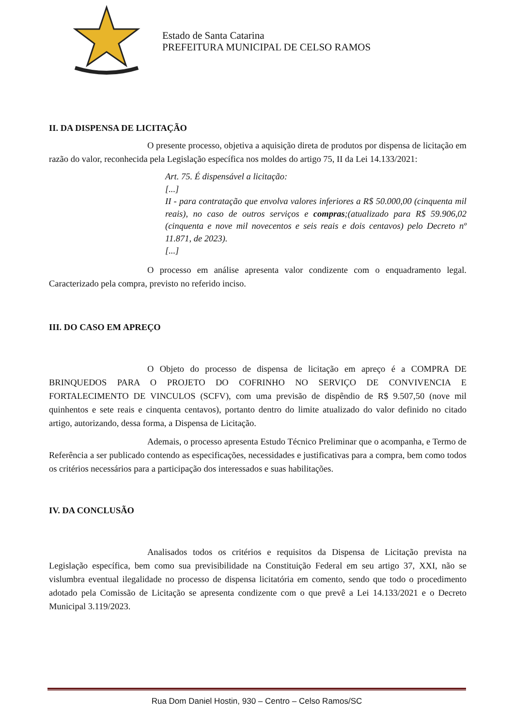Estado de Santa Catarina
PREFEITURA MUNICIPAL DE CELSO RAMOS
II. DA DISPENSA DE LICITAÇÃO
O presente processo, objetiva a aquisição direta de produtos por dispensa de licitação em razão do valor, reconhecida pela Legislação específica nos moldes do artigo 75, II da Lei 14.133/2021:
Art. 75. É dispensável a licitação:
[...]
II - para contratação que envolva valores inferiores a R$ 50.000,00 (cinquenta mil reais), no caso de outros serviços e compras;(atualizado para R$ 59.906,02 (cinquenta e nove mil novecentos e seis reais e dois centavos) pelo Decreto nº 11.871, de 2023).
[...]
O processo em análise apresenta valor condizente com o enquadramento legal. Caracterizado pela compra, previsto no referido inciso.
III. DO CASO EM APREÇO
O Objeto do processo de dispensa de licitação em apreço é a COMPRA DE BRINQUEDOS PARA O PROJETO DO COFRINHO NO SERVIÇO DE CONVIVENCIA E FORTALECIMENTO DE VINCULOS (SCFV), com uma previsão de dispêndio de R$ 9.507,50 (nove mil quinhentos e sete reais e cinquenta centavos), portanto dentro do limite atualizado do valor definido no citado artigo, autorizando, dessa forma, a Dispensa de Licitação.
Ademais, o processo apresenta Estudo Técnico Preliminar que o acompanha, e Termo de Referência a ser publicado contendo as especificações, necessidades e justificativas para a compra, bem como todos os critérios necessários para a participação dos interessados e suas habilitações.
IV. DA CONCLUSÃO
Analisados todos os critérios e requisitos da Dispensa de Licitação prevista na Legislação específica, bem como sua previsibilidade na Constituição Federal em seu artigo 37, XXI, não se vislumbra eventual ilegalidade no processo de dispensa licitatória em comento, sendo que todo o procedimento adotado pela Comissão de Licitação se apresenta condizente com o que prevê a Lei 14.133/2021 e o Decreto Municipal 3.119/2023.
Rua Dom Daniel Hostin, 930 – Centro – Celso Ramos/SC